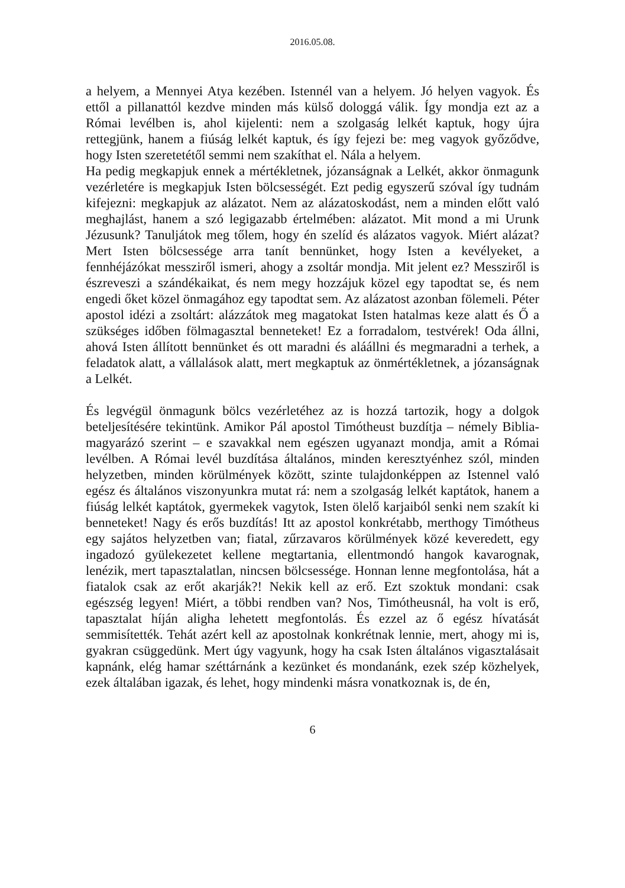2016.05.08.
a helyem, a Mennyei Atya kezében. Istennél van a helyem. Jó helyen vagyok. És ettől a pillanattól kezdve minden más külső dologgá válik. Így mondja ezt az a Római levélben is, ahol kijelenti: nem a szolgaság lelkét kaptuk, hogy újra rettegjünk, hanem a fiúság lelkét kaptuk, és így fejezi be: meg vagyok győződve, hogy Isten szeretetétől semmi nem szakíthat el. Nála a helyem.
Ha pedig megkapjuk ennek a mértékletnek, józanságnak a Lelkét, akkor önmagunk vezérletére is megkapjuk Isten bölcsességét. Ezt pedig egyszerű szóval így tudnám kifejezni: megkapjuk az alázatot. Nem az alázatoskodást, nem a minden előtt való meghajlást, hanem a szó legigazabb értelmében: alázatot. Mit mond a mi Urunk Jézusunk? Tanuljátok meg tőlem, hogy én szelíd és alázatos vagyok. Miért alázat? Mert Isten bölcsessége arra tanít bennünket, hogy Isten a kevélyeket, a fennhéjázókat messziről ismeri, ahogy a zsoltár mondja. Mit jelent ez? Messziről is észreveszi a szándékaikat, és nem megy hozzájuk közel egy tapodtat se, és nem engedi őket közel önmagához egy tapodtat sem. Az alázatost azonban fölemeli. Péter apostol idézi a zsoltárt: alázzátok meg magatokat Isten hatalmas keze alatt és Ő a szükséges időben fölmagasztal benneteket! Ez a forradalom, testvérek! Oda állni, ahová Isten állított bennünket és ott maradni és aláállni és megmaradni a terhek, a feladatok alatt, a vállalások alatt, mert megkaptuk az önmértékletnek, a józanságnak a Lelkét.
És legvégül önmagunk bölcs vezérletéhez az is hozzá tartozik, hogy a dolgok beteljesítésére tekintünk. Amikor Pál apostol Timótheust buzdítja – némely Biblia-magyarázó szerint – e szavakkal nem egészen ugyanazt mondja, amit a Római levélben. A Római levél buzdítása általános, minden keresztyénhez szól, minden helyzetben, minden körülmények között, szinte tulajdonképpen az Istennel való egész és általános viszonyunkra mutat rá: nem a szolgaság lelkét kaptátok, hanem a fiúság lelkét kaptátok, gyermekek vagytok, Isten ölelő karjaiból senki nem szakít ki benneteket! Nagy és erős buzdítás! Itt az apostol konkrétabb, merthogy Timótheus egy sajátos helyzetben van; fiatal, zűrzavaros körülmények közé keveredett, egy ingadozó gyülekezetet kellene megtartania, ellentmondó hangok kavarognak, lenézik, mert tapasztalatlan, nincsen bölcsessége. Honnan lenne megfontolása, hát a fiatalok csak az erőt akarják?! Nekik kell az erő. Ezt szoktuk mondani: csak egészség legyen! Miért, a többi rendben van? Nos, Timótheusnál, ha volt is erő, tapasztalat híján aligha lehetett megfontolás. És ezzel az ő egész hívatását semmisítették. Tehát azért kell az apostolnak konkrétnak lennie, mert, ahogy mi is, gyakran csüggedünk. Mert úgy vagyunk, hogy ha csak Isten általános vigasztalásait kapnánk, elég hamar széttárnánk a kezünket és mondanánk, ezek szép közhelyek, ezek általában igazak, és lehet, hogy mindenki másra vonatkoznak is, de én,
6